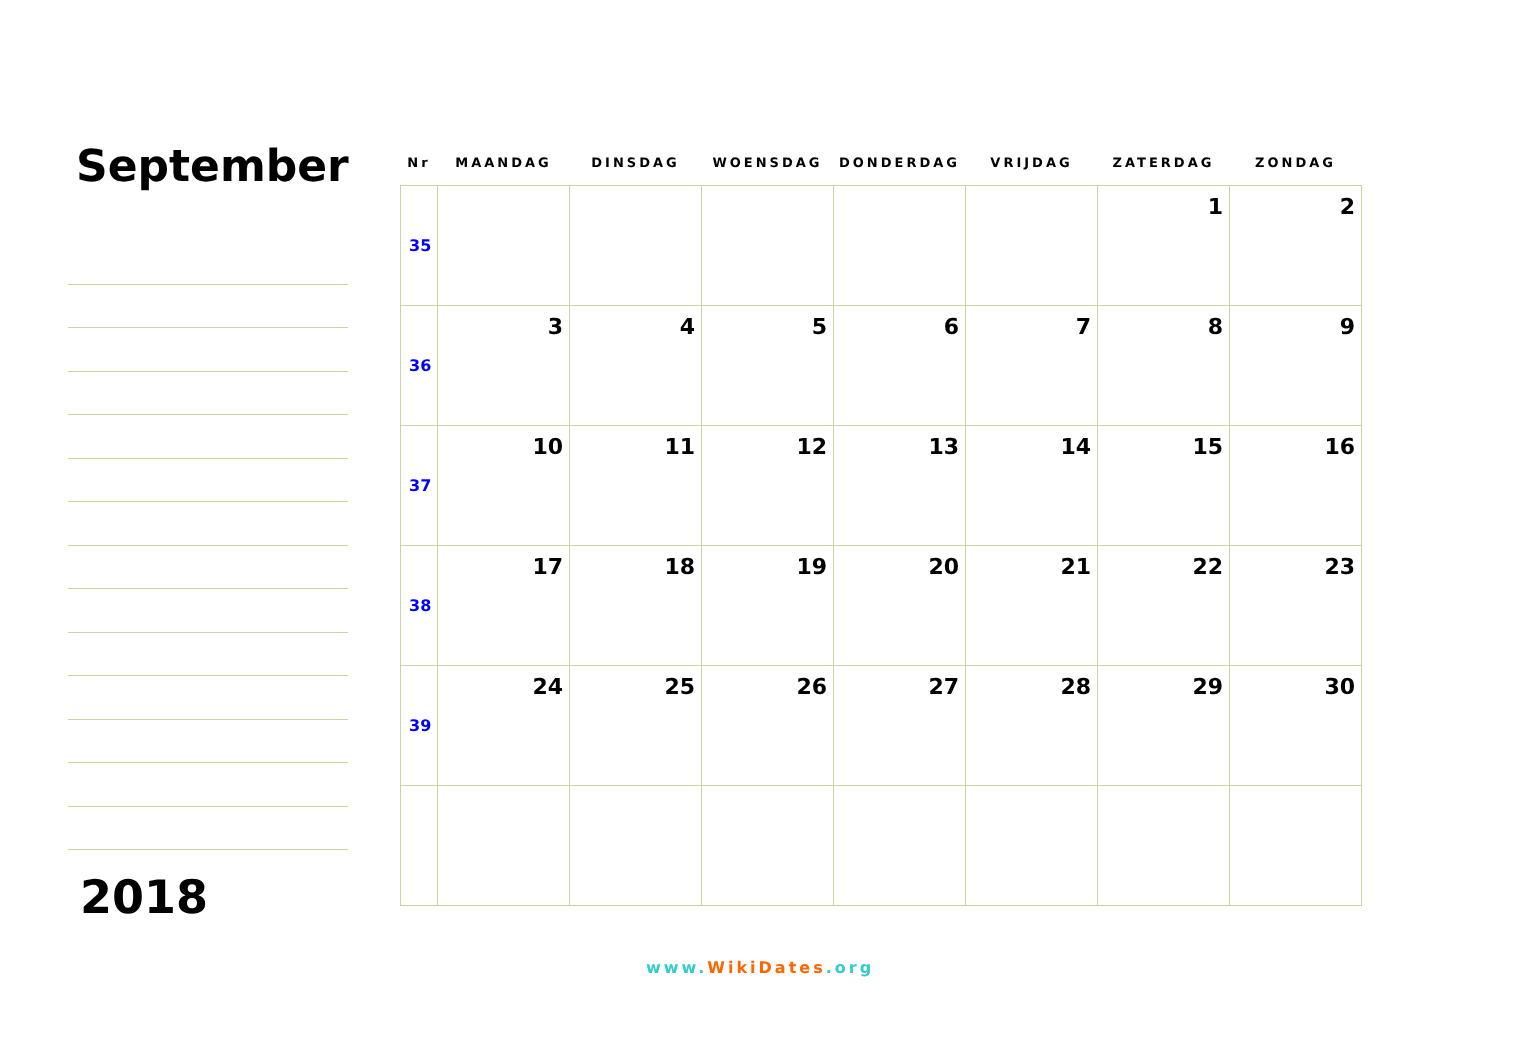September
2018
| Nr | MAANDAG | DINSDAG | WOENSDAG | DONDERDAG | VRIJDAG | ZATERDAG | ZONDAG |
| --- | --- | --- | --- | --- | --- | --- | --- |
| 35 | | | | | | 1 | 2 |
| 36 | 3 | 4 | 5 | 6 | 7 | 8 | 9 |
| 37 | 10 | 11 | 12 | 13 | 14 | 15 | 16 |
| 38 | 17 | 18 | 19 | 20 | 21 | 22 | 23 |
| 39 | 24 | 25 | 26 | 27 | 28 | 29 | 30 |
www.WikiDates.org